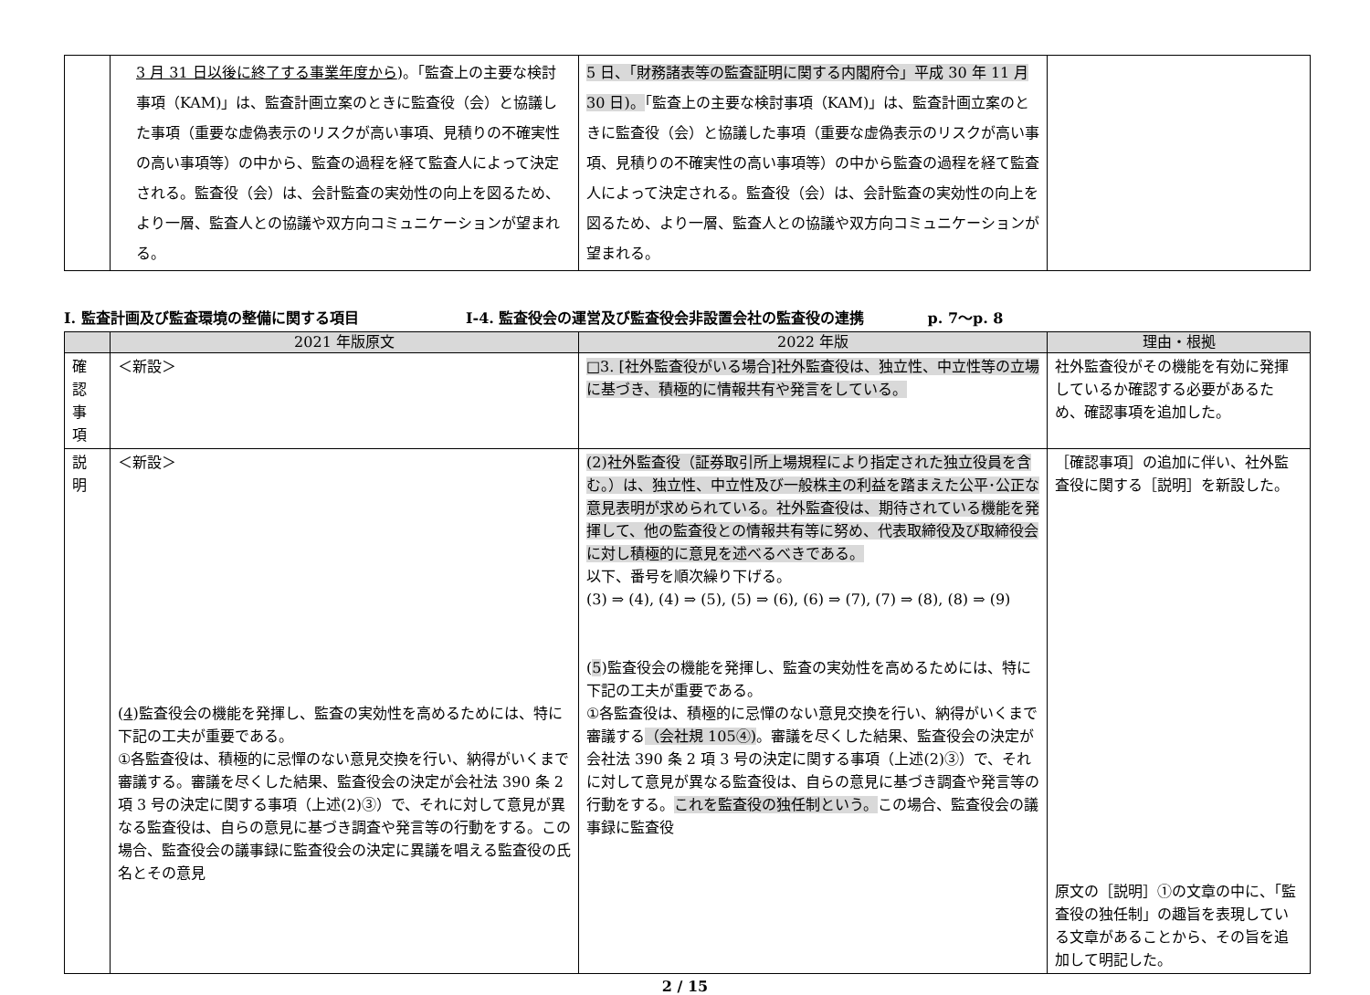| | 3 月 31 日以後に終了する事業年度から )。「監査上の主要な検討事項（KAM)」は、監査計画立案のときに監査役（会）と協議した事項（重要な虚偽表示のリスクが高い事項、見積りの不確実性の高い事項等）の中から、監査の過程を経て監査人によって決定される。監査役（会）は、会計監査の実効性の向上を図るため、より一層、監査人との協議や双方向コミュニケーションが望まれる。 | 5 日、「財務諸表等の監査証明に関する内閣府令」平成 30 年 11 月 30 日)。 「監査上の主要な検討事項（KAM)」は、監査計画立案のときに監査役（会）と協議した事項（重要な虚偽表示のリスクが高い事項、見積りの不確実性の高い事項等）の中から監査の過程を経て監査人によって決定される。監査役（会）は、会計監査の実効性の向上を図るため、より一層、監査人との協議や双方向コミュニケーションが望まれる。 | |
Ⅰ. 監査計画及び監査環境の整備に関する項目 Ⅰ-4. 監査役会の運営及び監査役会非設置会社の監査役の連携 p. 7～p. 8
| | 2021 年版原文 | 2022 年版 | 理由・根拠 |
| --- | --- | --- | --- |
| 確 認 事 項 | ＜新設＞ | □3. [社外監査役がいる場合]社外監査役は、独立性、中立性等の立場に基づき、積極的に情報共有や発言をしている。 | 社外監査役がその機能を有効に発揮しているか確認する必要があるため、確認事項を追加した。 |
| 説 明 | ＜新設＞ ( 4 )監査役会の機能を発揮し、監査の実効性を高めるためには、特に下記の工夫が重要である。 ①各監査役は、積極的に忌憚のない意見交換を行い、納得がいくまで審議する。審議を尽くした結果、監査役会の決定が会社法 390 条 2 項 3 号の決定に関する事項（上述(2)③）で、それに対して意見が異なる監査役は、自らの意見に基づき調査や発言等の行動をする。この場合、監査役会の議事録に監査役会の決定に異議を唱える監査役の氏名とその意見 | (2)社外監査役（証券取引所上場規程により指定された独立役員を含む。）は、独立性、中立性及び一般株主の利益を踏まえた公平･公正な意見表明が求められている。社外監査役は、期待されている機能を発揮して、他の監査役との情報共有等に努め、代表取締役及び取締役会に対し積極的に意見を述べるべきである。 以下、番号を順次繰り下げる。 (3) ⇒ (4), (4) ⇒ (5), (5) ⇒ (6), (6) ⇒ (7), (7) ⇒ (8), (8) ⇒ (9) ( 5 )監査役会の機能を発揮し、監査の実効性を高めるためには、特に下記の工夫が重要である。 ①各監査役は、積極的に忌憚のない意見交換を行い、納得がいくまで審議する （会社規 105④) 。審議を尽くした結果、監査役会の決定が会社法 390 条 2 項 3 号の決定に関する事項（上述(2)③）で、それに対して意見が異なる監査役は、自らの意見に基づき調査や発言等の行動をする。 これを監査役の独任制という。 この場合、監査役会の議事録に監査役 | ［確認事項］の追加に伴い、社外監査役に関する［説明］を新設した。 原文の［説明］①の文章の中に、「監査役の独任制」の趣旨を表現している文章があることから、その旨を追加して明記した。 |
2 / 15